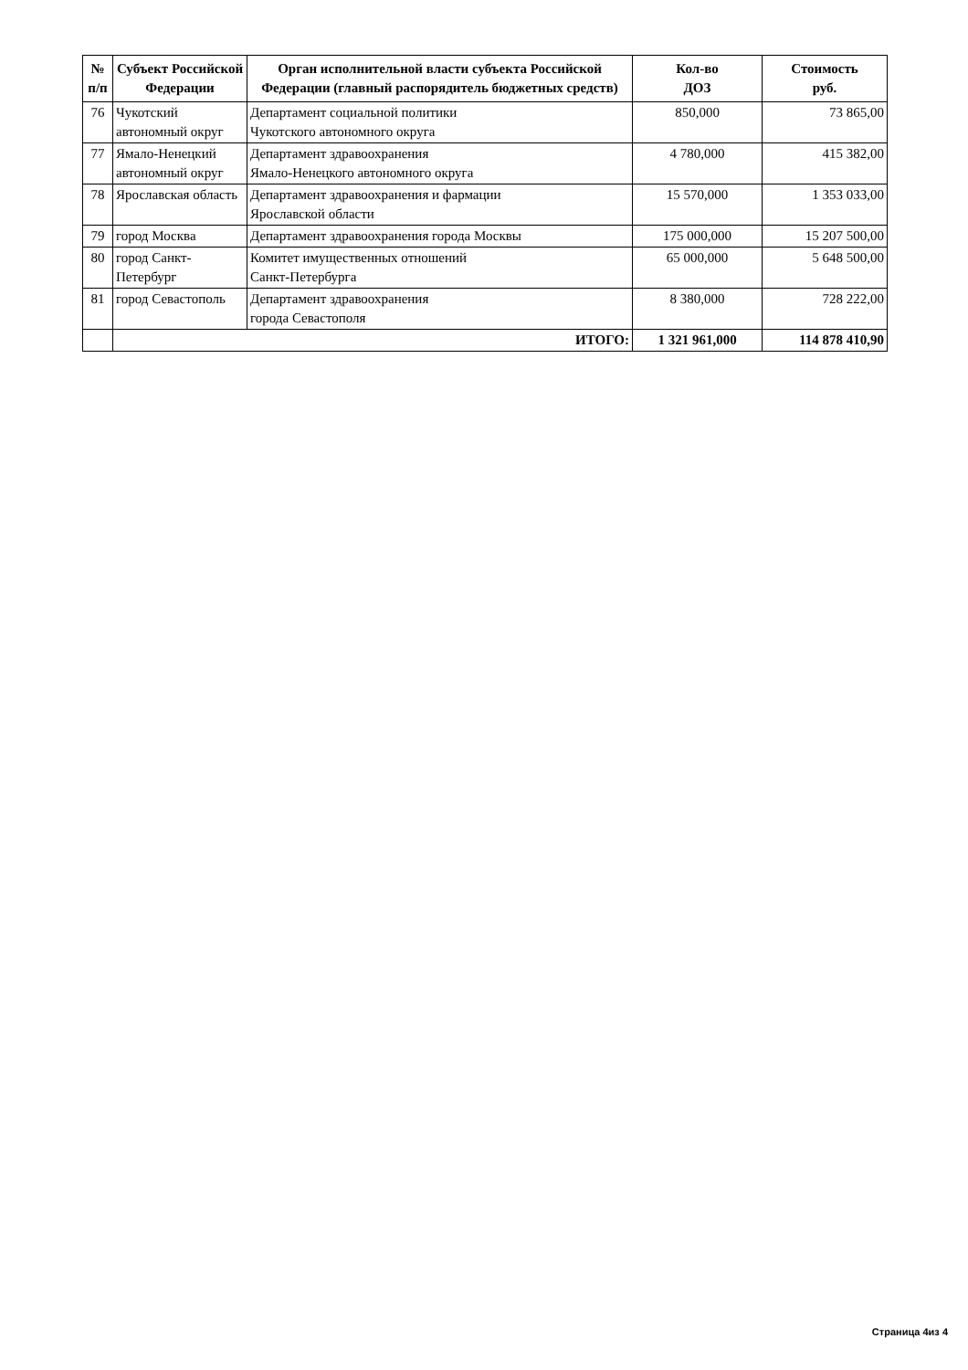| № п/п | Субъект Российской Федерации | Орган исполнительной власти субъекта Российской Федерации (главный распорядитель бюджетных средств) | Кол-во ДОЗ | Стоимость руб. |
| --- | --- | --- | --- | --- |
| 76 | Чукотский автономный округ | Департамент социальной политики Чукотского автономного округа | 850,000 | 73 865,00 |
| 77 | Ямало-Ненецкий автономный округ | Департамент здравоохранения Ямало-Ненецкого автономного округа | 4 780,000 | 415 382,00 |
| 78 | Ярославская область | Департамент здравоохранения и фармации Ярославской области | 15 570,000 | 1 353 033,00 |
| 79 | город Москва | Департамент здравоохранения города Москвы | 175 000,000 | 15 207 500,00 |
| 80 | город Санкт-Петербург | Комитет имущественных отношений Санкт-Петербурга | 65 000,000 | 5 648 500,00 |
| 81 | город Севастополь | Департамент здравоохранения города Севастополя | 8 380,000 | 728 222,00 |
| | ИТОГО: | | 1 321 961,000 | 114 878 410,90 |
Страница 4из 4